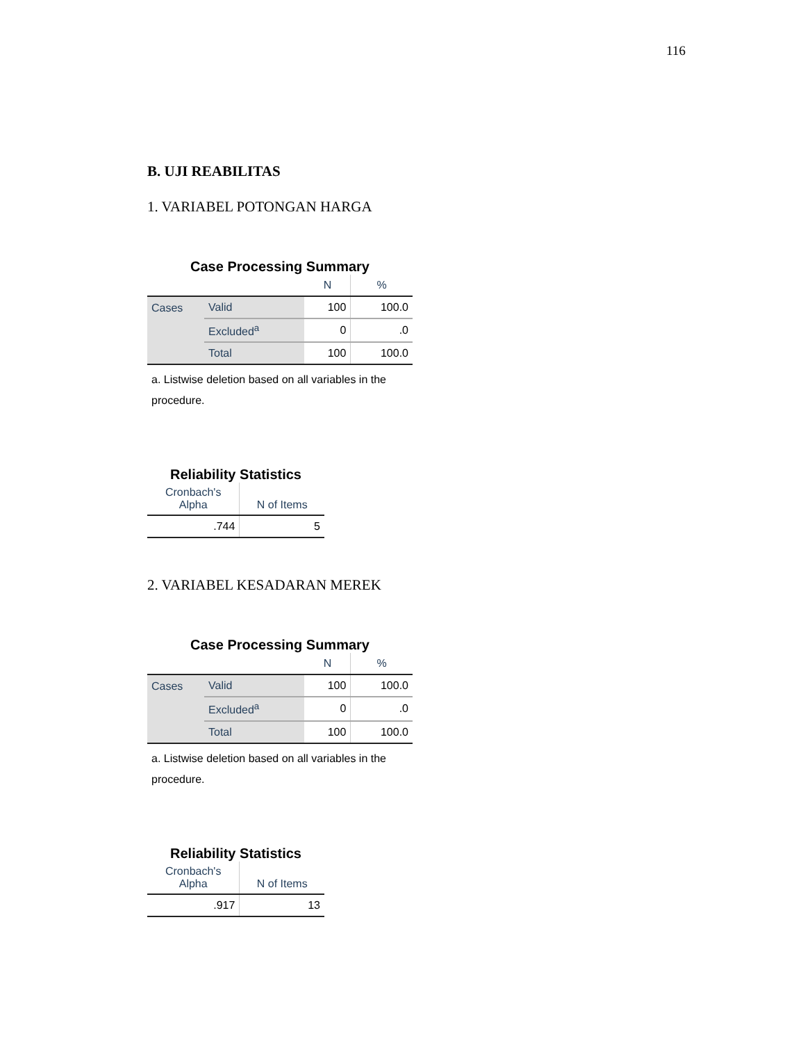116
B. UJI REABILITAS
1. VARIABEL POTONGAN HARGA
Case Processing Summary
| | | N | % |
| --- | --- | --- | --- |
| Cases | Valid | 100 | 100.0 |
| | Excluded<sup>a</sup> | 0 | .0 |
| | Total | 100 | 100.0 |
a. Listwise deletion based on all variables in the procedure.
Reliability Statistics
| Cronbach's Alpha | N of Items |
| --- | --- |
| .744 | 5 |
2. VARIABEL KESADARAN MEREK
Case Processing Summary
| | | N | % |
| --- | --- | --- | --- |
| Cases | Valid | 100 | 100.0 |
| | Excluded<sup>a</sup> | 0 | .0 |
| | Total | 100 | 100.0 |
a. Listwise deletion based on all variables in the procedure.
Reliability Statistics
| Cronbach's Alpha | N of Items |
| --- | --- |
| .917 | 13 |